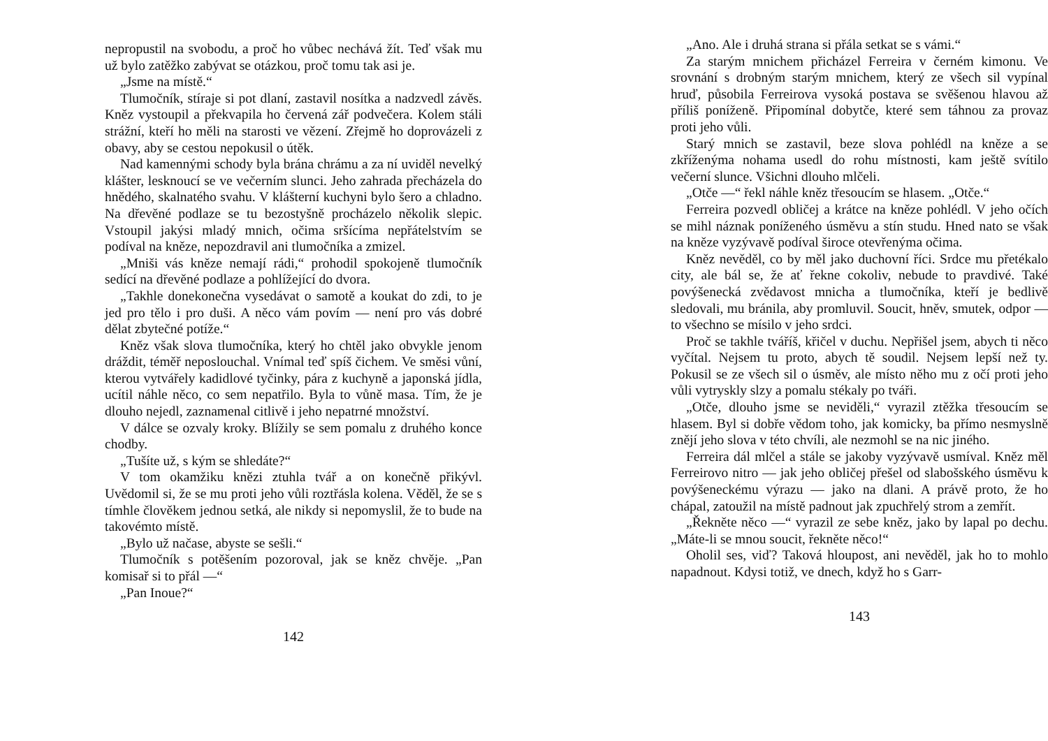nepropustil na svobodu, a proč ho vůbec nechává žít. Teď však mu už bylo zatěžko zabývat se otázkou, proč tomu tak asi je.
„Jsme na místě.“
Tlumočník, stíraje si pot dlaní, zastavil nosítka a nadzvedl závěs. Kněz vystoupil a překvapila ho červená zář podvečera. Kolem stáli strážní, kteří ho měli na starosti ve vězení. Zřejmě ho doprovázeli z obavy, aby se cestou nepokusil o útěk.
Nad kamennými schody byla brána chrámu a za ní uviděl nevelký klášter, lesknoucí se ve večerním slunci. Jeho zahrada přecházela do hnědého, skalnatého svahu. V klášterní kuchyni bylo šero a chladno. Na dřevěné podlaze se tu bezostyšně procházelo několik slepic. Vstoupil jakýsi mladý mnich, očima sršícíma nepřátelstvím se podíval na kněze, nepozdravil ani tlumočníka a zmizel.
„Mniši vás kněze nemají rádi,“ prohodil spokojeně tlumočník sedící na dřevěné podlaze a pohlížející do dvora.
„Takhle donekonečna vysedávat o samotě a koukat do zdi, to je jed pro tělo i pro duši. A něco vám povím — není pro vás dobré dělat zbytečné potíže.“
Kněz však slova tlumočníka, který ho chtěl jako obvykle jenom dráždit, téměř neposlouchal. Vnímal teď spíš čichem. Ve směsi vůní, kterou vytvářely kadidlové tyčinky, pára z kuchyně a japonská jídla, ucítil náhle něco, co sem nepatřilo. Byla to vůně masa. Tím, že je dlouho nejedl, zaznamenal citlivě i jeho nepatrné množství.
V dálce se ozvaly kroky. Blížily se sem pomalu z druhého konce chodby.
„Tušíte už, s kým se shledáte?“
V tom okamžiku knězi ztuhla tvář a on konečně přikývl. Uvědomil si, že se mu proti jeho vůli roztřásla kolena. Věděl, že se s tímhle člověkem jednou setká, ale nikdy si nepomyslil, že to bude na takovémto místě.
„Bylo už načase, abyste se sešli.“
Tlumočník s potěšením pozoroval, jak se kněz chvěje. „Pan komisař si to přál —“
„Pan Inoue?“
142
„Ano. Ale i druhá strana si přála setkat se s vámi.“
Za starým mnichem přicházel Ferreira v černém kimonu. Ve srovnání s drobným starým mnichem, který ze všech sil vypínal hruď, působila Ferreirova vysoká postava se svěšenou hlavou až příliš poníženě. Připomínal dobytče, které sem táhnou za provaz proti jeho vůli.
Starý mnich se zastavil, beze slova pohlédl na kněze a se zkříženýma nohama usedl do rohu místnosti, kam ještě svítilo večerní slunce. Všichni dlouho mlčeli.
„Otče —“ řekl náhle kněz třesoucím se hlasem. „Otče.“
Ferreira pozvedl obličej a krátce na kněze pohlédl. V jeho očích se mihl náznak poníženého úsměvu a stín studu. Hned nato se však na kněze vyzývavě podíval široce otevřenýma očima.
Kněz nevěděl, co by měl jako duchovní říci. Srdce mu přetékalo city, ale bál se, že ať řekne cokoliv, nebude to pravdivé. Také povýšenecká zvědavost mnicha a tlumočníka, kteří je bedlivě sledovali, mu bránila, aby promluvil. Soucit, hněv, smutek, odpor — to všechno se mísilo v jeho srdci.
Proč se takhle tváříš, křičel v duchu. Nepřišel jsem, abych ti něco vyčítal. Nejsem tu proto, abych tě soudil. Nejsem lepší než ty. Pokusil se ze všech sil o úsměv, ale místo něho mu z očí proti jeho vůli vytryskly slzy a pomalu stékaly po tváři.
„Otče, dlouho jsme se neviděli,“ vyrazil ztěžka třesoucím se hlasem. Byl si dobře vědom toho, jak komicky, ba přímo nesmyslně znějí jeho slova v této chvíli, ale nezmohl se na nic jiného.
Ferreira dál mlčel a stále se jakoby vyzývavě usmíval. Kněz měl Ferreirovo nitro — jak jeho obličej přešel od slabošského úsměvu k povýšeneckému výrazu — jako na dlani. A právě proto, že ho chápal, zatoužil na místě padnout jak zpuchřelý strom a zemřít.
„Řekněte něco —“ vyrazil ze sebe kněz, jako by lapal po dechu. „Máte-li se mnou soucit, řekněte něco!“
Oholil ses, viď? Taková hloupost, ani nevěděl, jak ho to mohlo napadnout. Kdysi totiž, ve dnech, když ho s Garr-
143